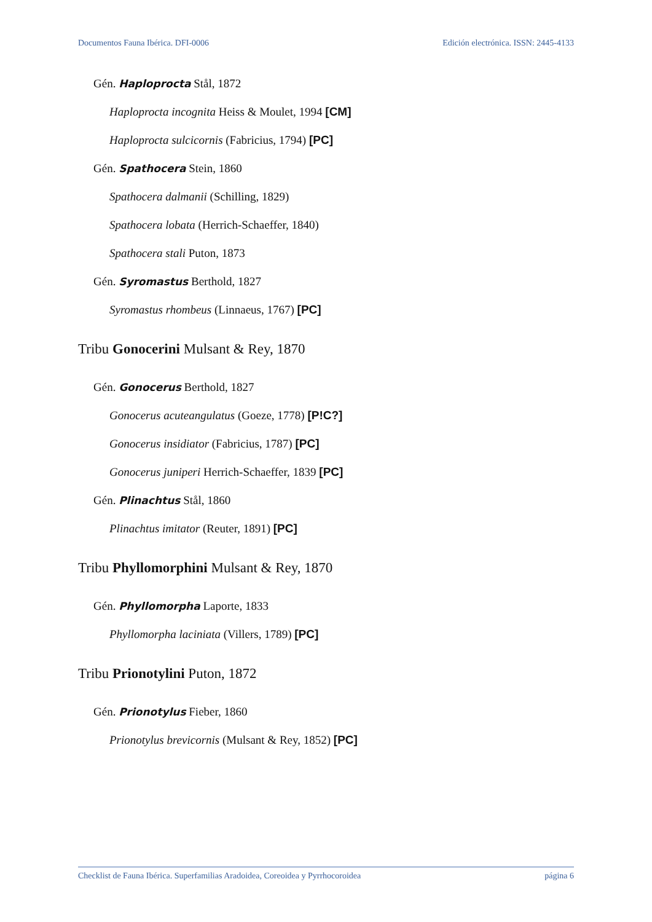Documentos Fauna Ibérica. DFI-0006 Edición electrónica. ISSN: 2445-4133
Gén. Haploprocta Stål, 1872
Haploprocta incognita Heiss & Moulet, 1994 [CM]
Haploprocta sulcicornis (Fabricius, 1794) [PC]
Gén. Spathocera Stein, 1860
Spathocera dalmanii (Schilling, 1829)
Spathocera lobata (Herrich-Schaeffer, 1840)
Spathocera stali Puton, 1873
Gén. Syromastus Berthold, 1827
Syromastus rhombeus (Linnaeus, 1767) [PC]
Tribu Gonocerini Mulsant & Rey, 1870
Gén. Gonocerus Berthold, 1827
Gonocerus acuteangulatus (Goeze, 1778) [P!C?]
Gonocerus insidiator (Fabricius, 1787) [PC]
Gonocerus juniperi Herrich-Schaeffer, 1839 [PC]
Gén. Plinachtus Stål, 1860
Plinachtus imitator (Reuter, 1891) [PC]
Tribu Phyllomorphini Mulsant & Rey, 1870
Gén. Phyllomorpha Laporte, 1833
Phyllomorpha laciniata (Villers, 1789) [PC]
Tribu Prionotylini Puton, 1872
Gén. Prionotylus Fieber, 1860
Prionotylus brevicornis (Mulsant & Rey, 1852) [PC]
Checklist de Fauna Ibérica. Superfamilias Aradoidea, Coreoidea y Pyrrhocoroidea página 6